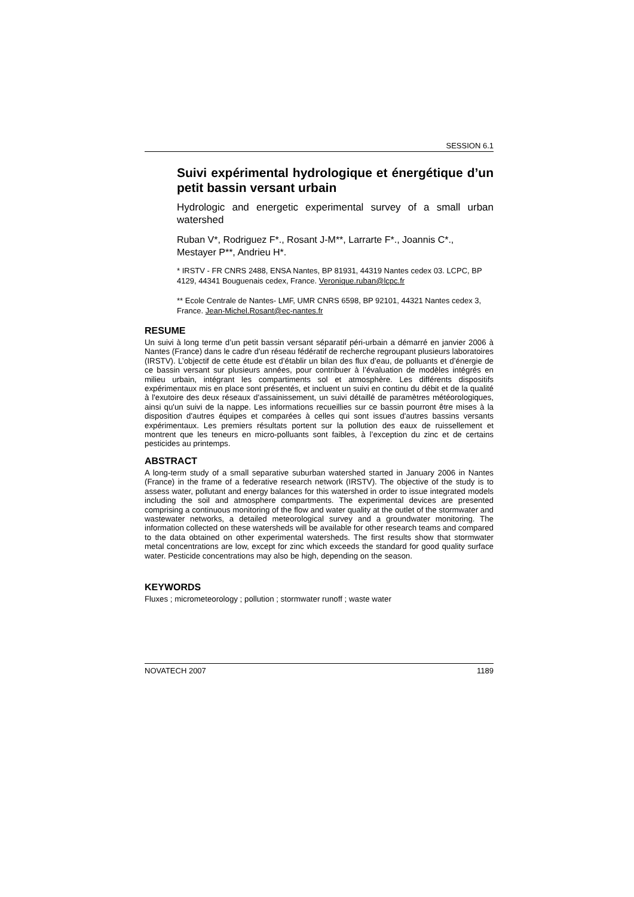SESSION 6.1
Suivi expérimental hydrologique et énergétique d’un petit bassin versant urbain
Hydrologic and energetic experimental survey of a small urban watershed
Ruban V*, Rodriguez F*., Rosant J-M**, Larrarte F*., Joannis C*., Mestayer P**, Andrieu H*.
* IRSTV - FR CNRS 2488, ENSA Nantes, BP 81931, 44319 Nantes cedex 03. LCPC, BP 4129, 44341 Bouguenais cedex, France. Veronique.ruban@lcpc.fr
** Ecole Centrale de Nantes- LMF, UMR CNRS 6598, BP 92101, 44321 Nantes cedex 3, France. Jean-Michel.Rosant@ec-nantes.fr
RESUME
Un suivi à long terme d’un petit bassin versant séparatif péri-urbain a démarré en janvier 2006 à Nantes (France) dans le cadre d'un réseau fédératif de recherche regroupant plusieurs laboratoires (IRSTV). L’objectif de cette étude est d’établir un bilan des flux d’eau, de polluants et d’énergie de ce bassin versant sur plusieurs années, pour contribuer à l’évaluation de modèles intégrés en milieu urbain, intégrant les compartiments sol et atmosphère. Les différents dispositifs expérimentaux mis en place sont présentés, et incluent un suivi en continu du débit et de la qualité à l'exutoire des deux réseaux d'assainissement, un suivi détaillé de paramètres météorologiques, ainsi qu'un suivi de la nappe. Les informations recueillies sur ce bassin pourront être mises à la disposition d'autres équipes et comparées à celles qui sont issues d'autres bassins versants expérimentaux. Les premiers résultats portent sur la pollution des eaux de ruissellement et montrent que les teneurs en micro-polluants sont faibles, à l’exception du zinc et de certains pesticides au printemps.
ABSTRACT
A long-term study of a small separative suburban watershed started in January 2006 in Nantes (France) in the frame of a federative research network (IRSTV). The objective of the study is to assess water, pollutant and energy balances for this watershed in order to issue integrated models including the soil and atmosphere compartments. The experimental devices are presented comprising a continuous monitoring of the flow and water quality at the outlet of the stormwater and wastewater networks, a detailed meteorological survey and a groundwater monitoring. The information collected on these watersheds will be available for other research teams and compared to the data obtained on other experimental watersheds. The first results show that stormwater metal concentrations are low, except for zinc which exceeds the standard for good quality surface water. Pesticide concentrations may also be high, depending on the season.
KEYWORDS
Fluxes ; micrometeorology ; pollution ; stormwater runoff ; waste water
NOVATECH 2007 1189